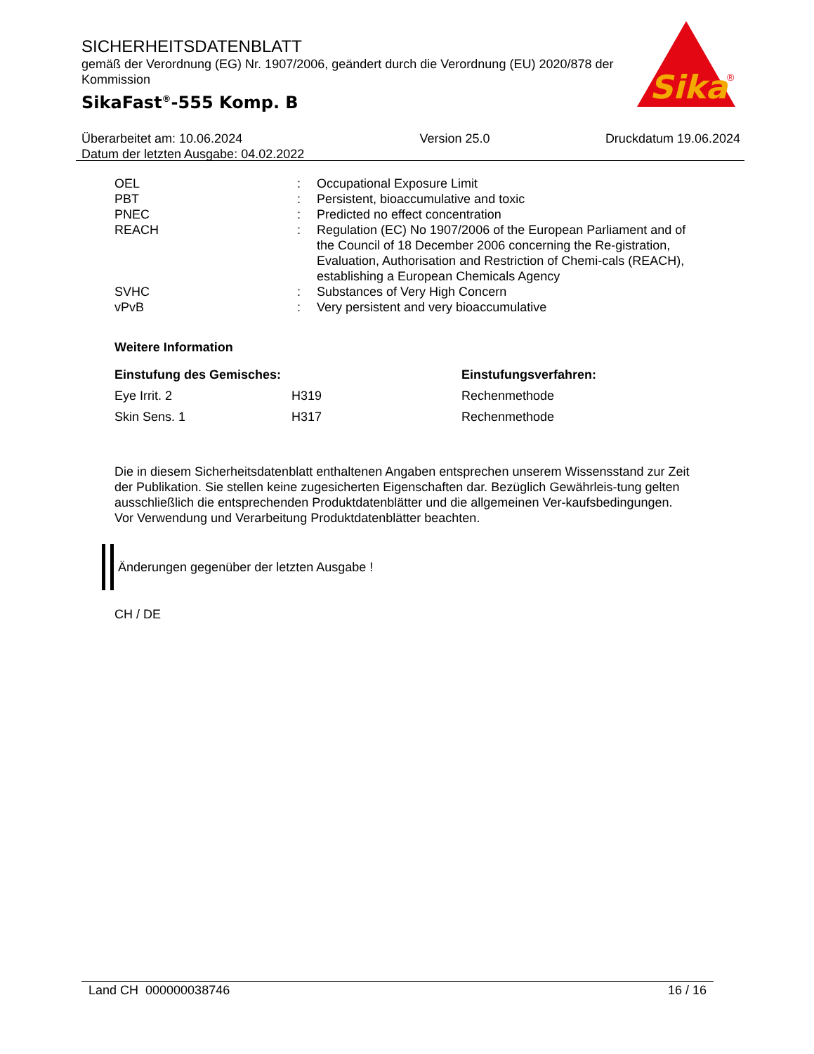SICHERHEITSDATENBLATT
gemäß der Verordnung (EG) Nr. 1907/2006, geändert durch die Verordnung (EU) 2020/878 der Kommission
SikaFast<sup>®</sup>-555 Komp. B
Sika
®
Überarbeitet am: 10.06.2024
Datum der letzten Ausgabe: 04.02.2022
Version 25.0 Druckdatum 19.06.2024
| OEL | : | Occupational Exposure Limit |
| PBT | : | Persistent, bioaccumulative and toxic |
| PNEC | : | Predicted no effect concentration |
| REACH | : | Regulation (EC) No 1907/2006 of the European Parliament and of the Council of 18 December 2006 concerning the Re-gistration, Evaluation, Authorisation and Restriction of Chemi-cals (REACH), establishing a European Chemicals Agency |
| SVHC | : | Substances of Very High Concern |
| vPvB | : | Very persistent and very bioaccumulative |
Weitere Information
| Einstufung des Gemisches: | | Einstufungsverfahren: |
| --- | --- | --- |
| Eye Irrit. 2 | H319 | Rechenmethode |
| Skin Sens. 1 | H317 | Rechenmethode |
Die in diesem Sicherheitsdatenblatt enthaltenen Angaben entsprechen unserem Wissensstand zur Zeit der Publikation. Sie stellen keine zugesicherten Eigenschaften dar. Bezüglich Gewährleis-tung gelten ausschließlich die entsprechenden Produktdatenblätter und die allgemeinen Ver-kaufsbedingungen. Vor Verwendung und Verarbeitung Produktdatenblätter beachten.
Änderungen gegenüber der letzten Ausgabe !
CH / DE
Land CH 000000038746 16 / 16